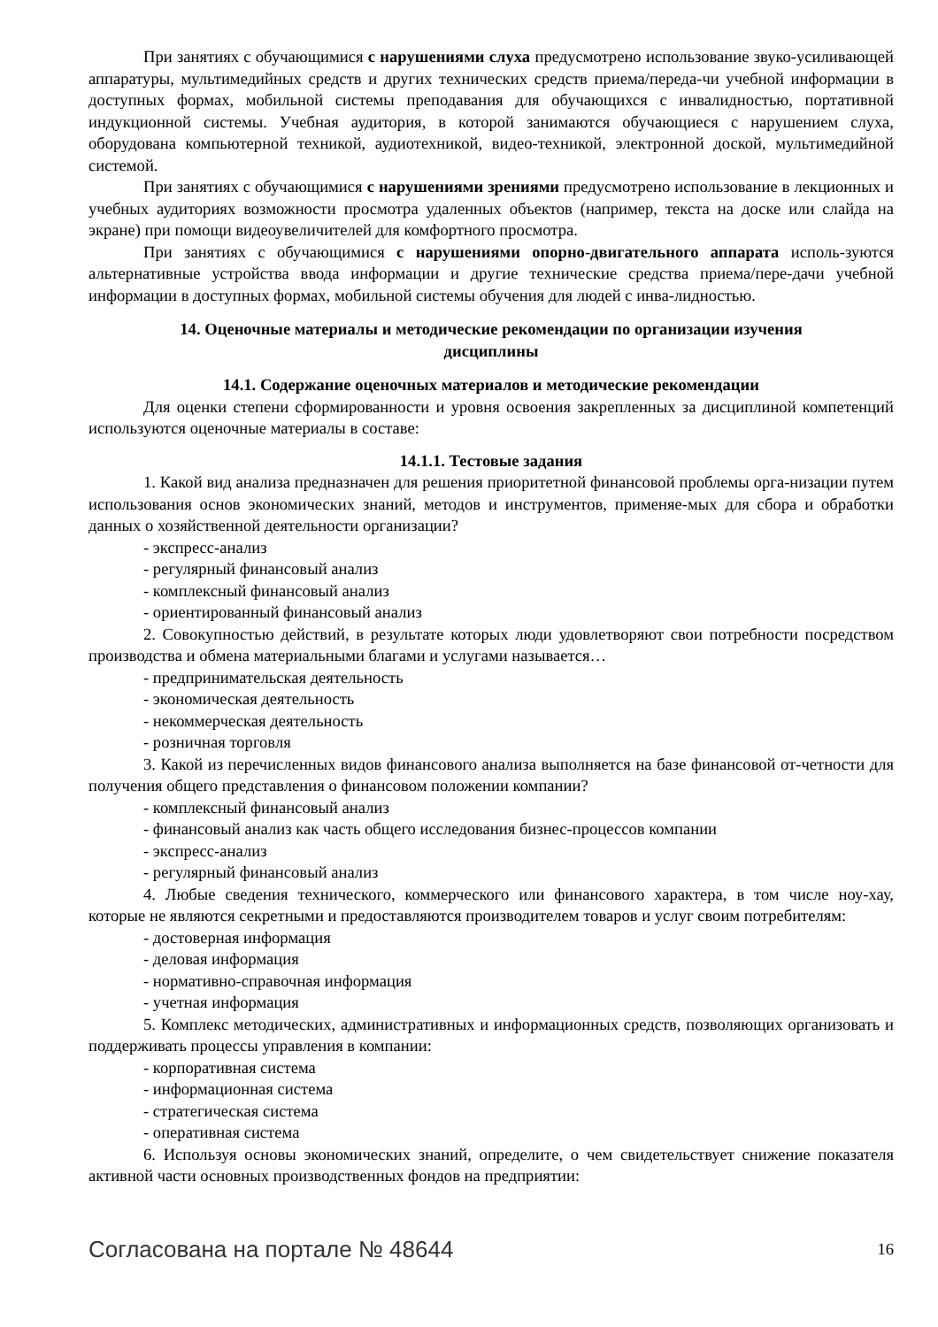При занятиях с обучающимися с нарушениями слуха предусмотрено использование звуко-усиливающей аппаратуры, мультимедийных средств и других технических средств приема/переда-чи учебной информации в доступных формах, мобильной системы преподавания для обучающихся с инвалидностью, портативной индукционной системы. Учебная аудитория, в которой занимаются обучающиеся с нарушением слуха, оборудована компьютерной техникой, аудиотехникой, видео-техникой, электронной доской, мультимедийной системой.
При занятиях с обучающимися с нарушениями зрениями предусмотрено использование в лекционных и учебных аудиториях возможности просмотра удаленных объектов (например, текста на доске или слайда на экране) при помощи видеоувеличителей для комфортного просмотра.
При занятиях с обучающимися с нарушениями опорно-двигательного аппарата исполь-зуются альтернативные устройства ввода информации и другие технические средства приема/пере-дачи учебной информации в доступных формах, мобильной системы обучения для людей с инва-лидностью.
14. Оценочные материалы и методические рекомендации по организации изучения дисциплины
14.1. Содержание оценочных материалов и методические рекомендации
Для оценки степени сформированности и уровня освоения закрепленных за дисциплиной компетенций используются оценочные материалы в составе:
14.1.1. Тестовые задания
1. Какой вид анализа предназначен для решения приоритетной финансовой проблемы орга-низации путем использования основ экономических знаний, методов и инструментов, применяе-мых для сбора и обработки данных о хозяйственной деятельности организации?
- экспресс-анализ
- регулярный финансовый анализ
- комплексный финансовый анализ
- ориентированный финансовый анализ
2. Совокупностью действий, в результате которых люди удовлетворяют свои потребности посредством производства и обмена материальными благами и услугами называется…
- предпринимательская деятельность
- экономическая деятельность
- некоммерческая деятельность
- розничная торговля
3. Какой из перечисленных видов финансового анализа выполняется на базе финансовой от-четности для получения общего представления о финансовом положении компании?
- комплексный финансовый анализ
- финансовый анализ как часть общего исследования бизнес-процессов компании
- экспресс-анализ
- регулярный финансовый анализ
4. Любые сведения технического, коммерческого или финансового характера, в том числе ноу-хау, которые не являются секретными и предоставляются производителем товаров и услуг своим потребителям:
- достоверная информация
- деловая информация
- нормативно-справочная информация
- учетная информация
5. Комплекс методических, административных и информационных средств, позволяющих организовать и поддерживать процессы управления в компании:
- корпоративная система
- информационная система
- стратегическая система
- оперативная система
6. Используя основы экономических знаний, определите, о чем свидетельствует снижение показателя активной части основных производственных фондов на предприятии:
Согласована на портале № 48644 16